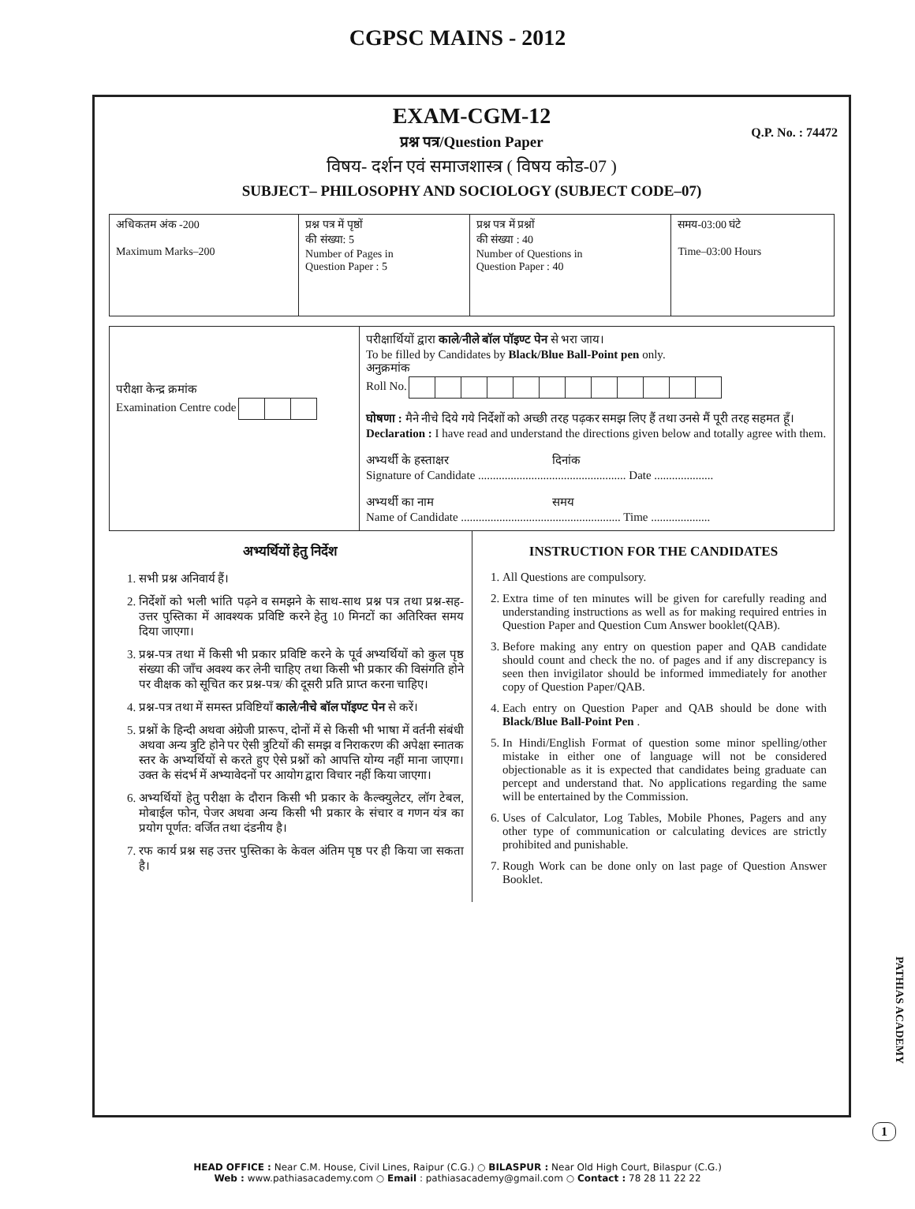CGPSC MAINS - 2012
EXAM-CGM-12
Q.P. No. : 74472
प्रश्न पत्र/Question Paper
विषय- दर्शन एवं समाजशास्त्र ( विषय कोड-07 )
SUBJECT– PHILOSOPHY AND SOCIOLOGY (SUBJECT CODE–07)
| अधिकतम अंक -200 Maximum Marks–200 | प्रश्न पत्र में पृष्ठों की संख्या: 5 Number of Pages in Question Paper : 5 | प्रश्न पत्र में प्रश्नों की संख्या : 40 Number of Questions in Question Paper : 40 | समय-03:00 घंटे Time–03:00 Hours |
| परीक्षा केन्द्र क्रमांक Examination Centre code | परीक्षार्थियों द्वारा काले/नीले बॉल पॉइण्ट पेन से भरा जाय। To be filled by Candidates by Black/Blue Ball-Point pen only. अनुक्रमांक Roll No. घोषणा : मैने नीचे दिये गये निर्देशों को अच्छी तरह पढ़कर समझ लिए हैं तथा उनसे मैं पूरी तरह सहमत हूँ। Declaration : I have read and understand the directions given below and totally agree with them. अभ्यर्थी के हस्ताक्षर दिनांक Signature of Candidate .................................................. Date .................... अभ्यर्थी का नाम समय Name of Candidate ...................................................... Time .................... |
अभ्यर्थियों हेतु निर्देश
1. सभी प्रश्न अनिवार्य हैं।
2. निर्देशों को भली भांति पढ़ने व समझने के साथ-साथ प्रश्न पत्र तथा प्रश्न-सह-उत्तर पुस्तिका में आवश्यक प्रविष्टि करने हेतु 10 मिनटों का अतिरिक्त समय दिया जाएगा।
3. प्रश्न-पत्र तथा में किसी भी प्रकार प्रविष्टि करने के पूर्व अभ्यर्थियों को कुल पृष्ठ संख्या की जाँच अवश्य कर लेनी चाहिए तथा किसी भी प्रकार की विसंगति होने पर वीक्षक को सूचित कर प्रश्न-पत्र/ की दूसरी प्रति प्राप्त करना चाहिए।
4. प्रश्न-पत्र तथा में समस्त प्रविष्टियाँ काले/नीचे बॉल पॉइण्ट पेन से करें।
5. प्रश्नों के हिन्दी अथवा अंग्रेजी प्रारूप, दोनों में से किसी भी भाषा में वर्तनी संबंधी अथवा अन्य त्रुटि होने पर ऐसी त्रुटियों की समझ व निराकरण की अपेक्षा स्नातक स्तर के अभ्यर्थियों से करते हुए ऐसे प्रश्नों को आपत्ति योग्य नहीं माना जाएगा। उक्त के संदर्भ में अभ्यावेदनों पर आयोग द्वारा विचार नहीं किया जाएगा।
6. अभ्यर्थियों हेतु परीक्षा के दौरान किसी भी प्रकार के कैल्क्युलेटर, लॉग टेबल, मोबाईल फोन, पेजर अथवा अन्य किसी भी प्रकार के संचार व गणन यंत्र का प्रयोग पूर्णत: वर्जित तथा दंडनीय है।
7. रफ कार्य प्रश्न सह उत्तर पुस्तिका के केवल अंतिम पृष्ठ पर ही किया जा सकता है।
INSTRUCTION FOR THE CANDIDATES
1. All Questions are compulsory.
2. Extra time of ten minutes will be given for carefully reading and understanding instructions as well as for making required entries in Question Paper and Question Cum Answer booklet(QAB).
3. Before making any entry on question paper and QAB candidate should count and check the no. of pages and if any discrepancy is seen then invigilator should be informed immediately for another copy of Question Paper/QAB.
4. Each entry on Question Paper and QAB should be done with Black/Blue Ball-Point Pen .
5. In Hindi/English Format of question some minor spelling/other mistake in either one of language will not be considered objectionable as it is expected that candidates being graduate can percept and understand that. No applications regarding the same will be entertained by the Commission.
6. Uses of Calculator, Log Tables, Mobile Phones, Pagers and any other type of communication or calculating devices are strictly prohibited and punishable.
7. Rough Work can be done only on last page of Question Answer Booklet.
PATHIAS ACADEMY
1
HEAD OFFICE : Near C.M. House, Civil Lines, Raipur (C.G.) ○ BILASPUR : Near Old High Court, Bilaspur (C.G.)
Web : www.pathiasacademy.com ○ Email : pathiasacademy@gmail.com ○ Contact : 78 28 11 22 22